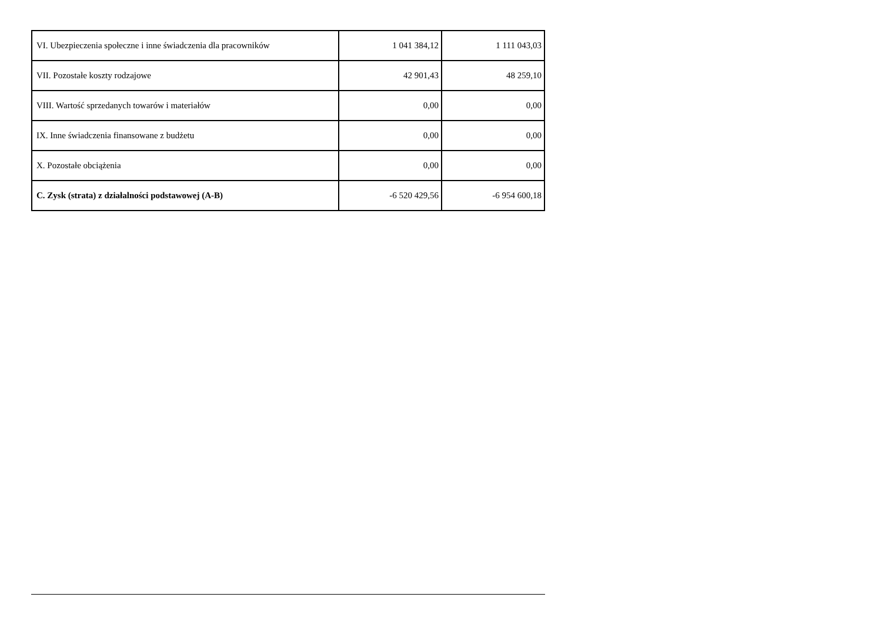| VI. Ubezpieczenia społeczne i inne świadczenia dla pracowników | 1 041 384,12 | 1 111 043,03 |
| VII. Pozostałe koszty rodzajowe | 42 901,43 | 48 259,10 |
| VIII. Wartość sprzedanych towarów i materiałów | 0,00 | 0,00 |
| IX. Inne świadczenia finansowane z budżetu | 0,00 | 0,00 |
| X. Pozostałe obciążenia | 0,00 | 0,00 |
| C. Zysk (strata) z działalności podstawowej (A-B) | -6 520 429,56 | -6 954 600,18 |